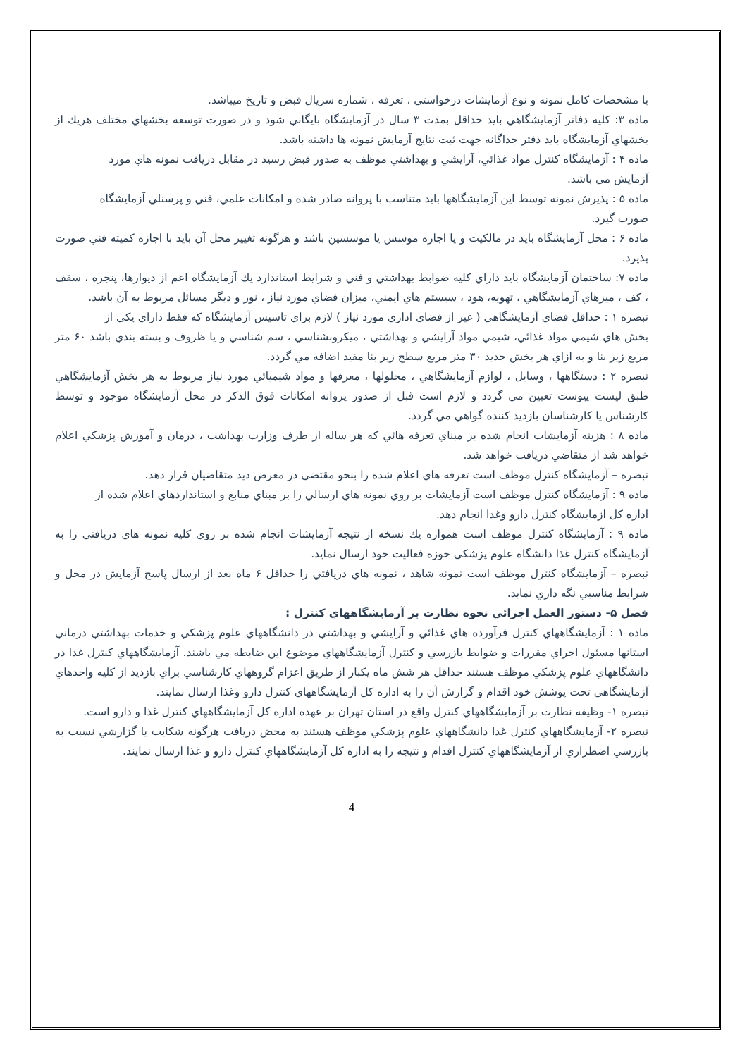با مشخصات كامل نمونه و نوع آزمايشات درخواستي ، تعرفه ، شماره سريال قبض و تاريخ ميباشد.
ماده ۳: كليه دفاتر آزمايشگاهي بايد حداقل بمدت ۳ سال در آزمايشگاه بايگاني شود و در صورت توسعه بخشهاي مختلف هريك از بخشهاي آزمايشگاه بايد دفتر جداگانه جهت ثبت نتايج آزمايش نمونه ها داشته باشد.
ماده ۴ : آزمايشگاه كنترل مواد غذائي، آرايشي و بهداشتي موظف به صدور قبض رسيد در مقابل دريافت نمونه هاي مورد
آزمايش مي باشد.
ماده ۵ : پذيرش نمونه توسط اين آزمايشگاهها بايد متناسب با پروانه صادر شده و امكانات علمي، فني و پرسنلي آزمايشگاه
صورت گيرد.
ماده ۶ : محل آزمايشگاه بايد در مالكيت و يا اجاره موسس يا موسسين باشد و هرگونه تغيير محل آن بايد با اجازه كميته فني صورت پذيرد.
ماده ۷: ساختمان آزمايشگاه بايد داراي كليه ضوابط بهداشتي و فني و شرايط استاندارد يك آزمايشگاه اعم از ديوارها، پنجره ، سقف ، كف ، ميزهاي آزمايشگاهي ، تهويه، هود ، سيستم هاي ايمني، ميزان فضاي مورد نياز ، نور و ديگر مسائل مربوط به آن باشد.
تبصره ۱ : حداقل فضاي آزمايشگاهي ( غير از فضاي اداري مورد نياز ) لازم براي تاسيس آزمايشگاه كه فقط داراي يكي از
بخش هاي شيمي مواد غذائي، شيمي مواد آرايشي و بهداشتي ، ميكروبشناسي ، سم شناسي و يا ظروف و بسته بندي باشد ۶۰ متر مربع زير بنا و به ازاي هر بخش جديد ۳۰ متر مربع سطح زير بنا مفيد اضافه مي گردد.
تبصره ۲ : دستگاهها ، وسايل ، لوازم آزمايشگاهي ، محلولها ، معرفها و مواد شيميائي مورد نياز مربوط به هر بخش آزمايشگاهي طبق ليست پيوست تعيين مي گردد و لازم است قبل از صدور پروانه امكانات فوق الذكر در محل آزمايشگاه موجود و توسط كارشناس يا كارشناسان بازديد كننده گواهي مي گردد.
ماده ۸ : هزينه آزمايشات انجام شده بر مبناي تعرفه هائي كه هر ساله از طرف وزارت بهداشت ، درمان و آموزش پزشكي اعلام خواهد شد از متقاضي دريافت خواهد شد.
تبصره – آزمايشگاه كنترل موظف است تعرفه هاي اعلام شده را بنحو مقتضي در معرض ديد متقاضيان قرار دهد.
ماده ۹ : آزمايشگاه كنترل موظف است آزمايشات بر روي نمونه هاي ارسالي را بر مبناي منابع و استانداردهاي اعلام شده از
اداره كل ازمايشگاه كنترل دارو وغذا انجام دهد.
ماده ۹ : آزمايشگاه كنترل موظف است همواره يك نسخه از نتيجه آزمايشات انجام شده بر روي كليه نمونه هاي دريافتي را به آزمايشگاه كنترل غذا دانشگاه علوم پزشكي حوزه فعاليت خود ارسال نمايد.
تبصره – آزمايشگاه كنترل موظف است نمونه شاهد ، نمونه هاي دريافتي را حداقل ۶ ماه بعد از ارسال پاسخ آزمايش در محل و شرايط مناسبي نگه داري نمايد.
فصل ۵- دستور العمل اجرائي نحوه نظارت بر آزمايشگاههاي كنترل :
ماده ۱ : آزمايشگاههاي كنترل فرآورده هاي غذائي و آرايشي و بهداشتي در دانشگاههاي علوم پزشكي و خدمات بهداشتي درماني استانها مسئول اجراي مقررات و ضوابط بازرسي و كنترل آزمايشگاههاي موضوع اين ضابطه مي باشند. آزمايشگاههاي كنترل غذا در دانشگاههاي علوم پزشكي موظف هستند حداقل هر شش ماه يكبار از طريق اعزام گروههاي كارشناسي براي بازديد از كليه واحدهاي آزمايشگاهي تحت پوشش خود اقدام و گزارش آن را به اداره كل آزمايشگاههاي كنترل دارو وغذا ارسال نمايند.
تبصره ۱- وظيفه نظارت بر آزمايشگاههاي كنترل واقع در استان تهران بر عهده اداره كل آزمايشگاههاي كنترل غذا و دارو است.
تبصره ۲- آزمايشگاههاي كنترل غذا دانشگاههاي علوم پزشكي موظف هستند به محض دريافت هرگونه شكايت يا گزارشي نسبت به بازرسي اضطراري از آزمايشگاههاي كنترل اقدام و نتيجه را به اداره كل آزمايشگاههاي كنترل دارو و غذا ارسال نمايند.
4